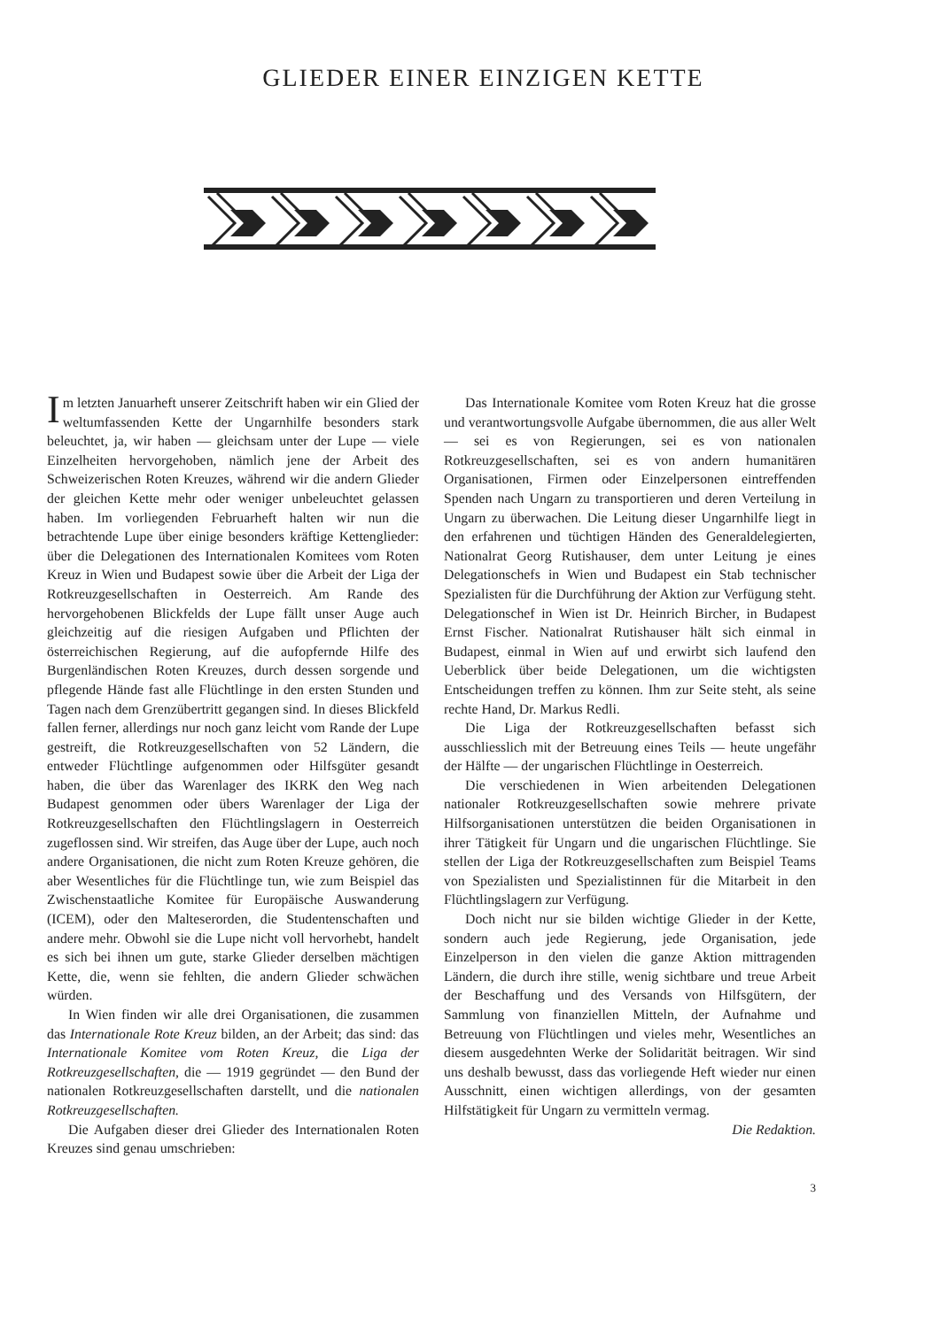GLIEDER EINER EINZIGEN KETTE
Im letzten Januarheft unserer Zeitschrift haben wir ein Glied der weltumfassenden Kette der Ungarnhilfe besonders stark beleuchtet, ja, wir haben — gleichsam unter der Lupe — viele Einzelheiten hervorgehoben, nämlich jene der Arbeit des Schweizerischen Roten Kreuzes, während wir die andern Glieder der gleichen Kette mehr oder weniger unbeleuchtet gelassen haben. Im vorliegenden Februarheft halten wir nun die betrachtende Lupe über einige besonders kräftige Kettenglieder: über die Delegationen des Internationalen Komitees vom Roten Kreuz in Wien und Budapest sowie über die Arbeit der Liga der Rotkreuzgesellschaften in Oesterreich. Am Rande des hervorgehobenen Blickfelds der Lupe fällt unser Auge auch gleichzeitig auf die riesigen Aufgaben und Pflichten der österreichischen Regierung, auf die aufopfernde Hilfe des Burgenländischen Roten Kreuzes, durch dessen sorgende und pflegende Hände fast alle Flüchtlinge in den ersten Stunden und Tagen nach dem Grenzübertritt gegangen sind. In dieses Blickfeld fallen ferner, allerdings nur noch ganz leicht vom Rande der Lupe gestreift, die Rotkreuzgesellschaften von 52 Ländern, die entweder Flüchtlinge aufgenommen oder Hilfsgüter gesandt haben, die über das Warenlager des IKRK den Weg nach Budapest genommen oder übers Warenlager der Liga der Rotkreuzgesellschaften den Flüchtlingslagern in Oesterreich zugeflossen sind. Wir streifen, das Auge über der Lupe, auch noch andere Organisationen, die nicht zum Roten Kreuze gehören, die aber Wesentliches für die Flüchtlinge tun, wie zum Beispiel das Zwischenstaatliche Komitee für Europäische Auswanderung (ICEM), oder den Malteserorden, die Studentenschaften und andere mehr. Obwohl sie die Lupe nicht voll hervorhebt, handelt es sich bei ihnen um gute, starke Glieder derselben mächtigen Kette, die, wenn sie fehlten, die andern Glieder schwächen würden.
In Wien finden wir alle drei Organisationen, die zusammen das Internationale Rote Kreuz bilden, an der Arbeit; das sind: das Internationale Komitee vom Roten Kreuz, die Liga der Rotkreuzgesellschaften, die — 1919 gegründet — den Bund der nationalen Rotkreuzgesellschaften darstellt, und die nationalen Rotkreuzgesellschaften.
Die Aufgaben dieser drei Glieder des Internationalen Roten Kreuzes sind genau umschrieben:
Das Internationale Komitee vom Roten Kreuz hat die grosse und verantwortungsvolle Aufgabe übernommen, die aus aller Welt — sei es von Regierungen, sei es von nationalen Rotkreuzgesellschaften, sei es von andern humanitären Organisationen, Firmen oder Einzelpersonen eintreffenden Spenden nach Ungarn zu transportieren und deren Verteilung in Ungarn zu überwachen. Die Leitung dieser Ungarnhilfe liegt in den erfahrenen und tüchtigen Händen des Generaldelegierten, Nationalrat Georg Rutishauser, dem unter Leitung je eines Delegationschefs in Wien und Budapest ein Stab technischer Spezialisten für die Durchführung der Aktion zur Verfügung steht. Delegationschef in Wien ist Dr. Heinrich Bircher, in Budapest Ernst Fischer. Nationalrat Rutishauser hält sich einmal in Budapest, einmal in Wien auf und erwirbt sich laufend den Ueberblick über beide Delegationen, um die wichtigsten Entscheidungen treffen zu können. Ihm zur Seite steht, als seine rechte Hand, Dr. Markus Redli.
Die Liga der Rotkreuzgesellschaften befasst sich ausschliesslich mit der Betreuung eines Teils — heute ungefähr der Hälfte — der ungarischen Flüchtlinge in Oesterreich.
Die verschiedenen in Wien arbeitenden Delegationen nationaler Rotkreuzgesellschaften sowie mehrere private Hilfsorganisationen unterstützen die beiden Organisationen in ihrer Tätigkeit für Ungarn und die ungarischen Flüchtlinge. Sie stellen der Liga der Rotkreuzgesellschaften zum Beispiel Teams von Spezialisten und Spezialistinnen für die Mitarbeit in den Flüchtlingslagern zur Verfügung.
Doch nicht nur sie bilden wichtige Glieder in der Kette, sondern auch jede Regierung, jede Organisation, jede Einzelperson in den vielen die ganze Aktion mittragenden Ländern, die durch ihre stille, wenig sichtbare und treue Arbeit der Beschaffung und des Versands von Hilfsgütern, der Sammlung von finanziellen Mitteln, der Aufnahme und Betreuung von Flüchtlingen und vieles mehr, Wesentliches an diesem ausgedehnten Werke der Solidarität beitragen. Wir sind uns deshalb bewusst, dass das vorliegende Heft wieder nur einen Ausschnitt, einen wichtigen allerdings, von der gesamten Hilfstätigkeit für Ungarn zu vermitteln vermag.
Die Redaktion.
3